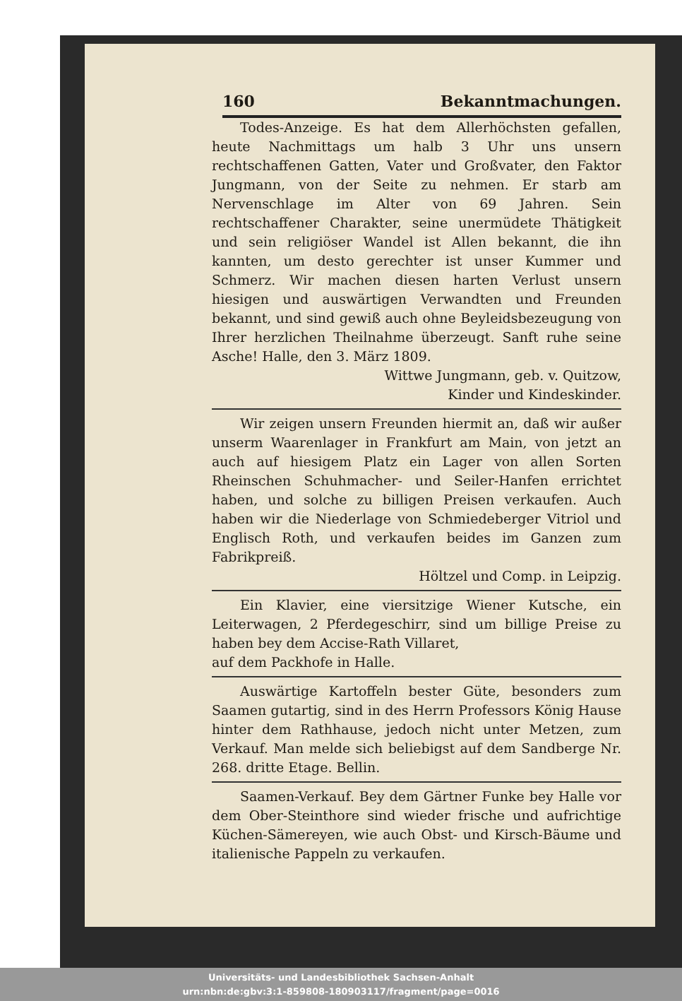160 Bekanntmachungen.
Todes-Anzeige. Es hat dem Allerhöchsten gefallen, heute Nachmittags um halb 3 Uhr uns unsern rechtschaffenen Gatten, Vater und Großvater, den Faktor Jungmann, von der Seite zu nehmen. Er starb am Nervenschlage im Alter von 69 Jahren. Sein rechtschaffener Charakter, seine unermüdete Thätigkeit und sein religiöser Wandel ist Allen bekannt, die ihn kannten, um desto gerechter ist unser Kummer und Schmerz. Wir machen diesen harten Verlust unsern hiesigen und auswärtigen Verwandten und Freunden bekannt, und sind gewiß auch ohne Beyleidsbezeugung von Ihrer herzlichen Theilnahme überzeugt. Sanft ruhe seine Asche! Halle, den 3. März 1809.
Wittwe Jungmann, geb. v. Quitzow,
Kinder und Kindeskinder.
Wir zeigen unsern Freunden hiermit an, daß wir außer unserm Waarenlager in Frankfurt am Main, von jetzt an auch auf hiesigem Platz ein Lager von allen Sorten Rheinschen Schuhmacher- und Seiler-Hanfen errichtet haben, und solche zu billigen Preisen verkaufen. Auch haben wir die Niederlage von Schmiedeberger Vitriol und Englisch Roth, und verkaufen beides im Ganzen zum Fabrikpreiß.
Höltzel und Comp. in Leipzig.
Ein Klavier, eine viersitzige Wiener Kutsche, ein Leiterwagen, 2 Pferdegeschirr, sind um billige Preise zu haben bey dem Accise-Rath Villaret,
auf dem Packhofe in Halle.
Auswärtige Kartoffeln bester Güte, besonders zum Saamen gutartig, sind in des Herrn Professors König Hause hinter dem Rathhause, jedoch nicht unter Metzen, zum Verkauf. Man melde sich beliebigst auf dem Sandberge Nr. 268. dritte Etage. Bellin.
Saamen-Verkauf. Bey dem Gärtner Funke bey Halle vor dem Ober-Steinthore sind wieder frische und aufrichtige Küchen-Sämereyen, wie auch Obst- und Kirsch-Bäume und italienische Pappeln zu verkaufen.
Universitäts- und Landesbibliothek Sachsen-Anhalt
urn:nbn:de:gbv:3:1-859808-180903117/fragment/page=0016